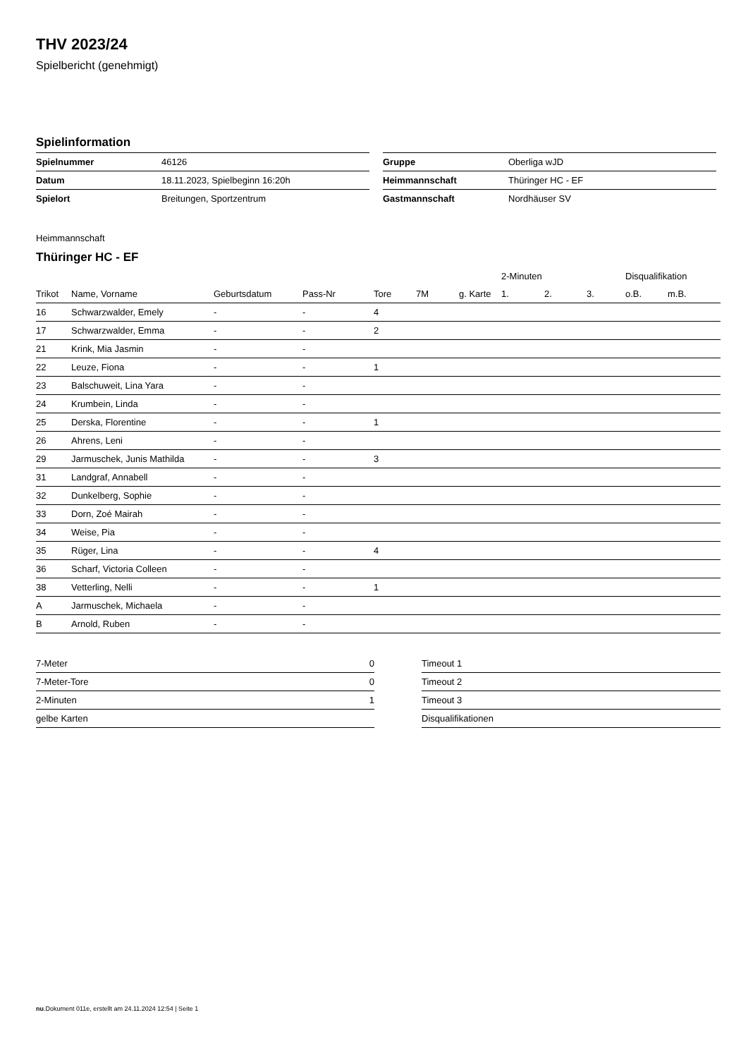THV 2023/24
Spielbericht (genehmigt)
Spielinformation
| Spielnummer | 46126 |
| Datum | 18.11.2023, Spielbeginn 16:20h |
| Spielort | Breitungen, Sportzentrum |
| Gruppe | Oberliga wJD |
| Heimmannschaft | Thüringer HC - EF |
| Gastmannschaft | Nordhäuser SV |
Heimmannschaft
Thüringer HC - EF
| | | | | | | | 2-Minuten | | | Disqualifikation | |
| --- | --- | --- | --- | --- | --- | --- | --- | --- | --- | --- | --- |
| Trikot | Name, Vorname | Geburtsdatum | Pass-Nr | Tore | 7M | g. Karte | 1. | 2. | 3. | o.B. | m.B. |
| 16 | Schwarzwalder, Emely | - | - | 4 | | | | | | | |
| 17 | Schwarzwalder, Emma | - | - | 2 | | | | | | | |
| 21 | Krink, Mia Jasmin | - | - | | | | | | | | |
| 22 | Leuze, Fiona | - | - | 1 | | | | | | | |
| 23 | Balschuweit, Lina Yara | - | - | | | | | | | | |
| 24 | Krumbein, Linda | - | - | | | | | | | | |
| 25 | Derska, Florentine | - | - | 1 | | | | | | | |
| 26 | Ahrens, Leni | - | - | | | | | | | | |
| 29 | Jarmuschek, Junis Mathilda | - | - | 3 | | | | | | | |
| 31 | Landgraf, Annabell | - | - | | | | | | | | |
| 32 | Dunkelberg, Sophie | - | - | | | | | | | | |
| 33 | Dorn, Zoé Mairah | - | - | | | | | | | | |
| 34 | Weise, Pia | - | - | | | | | | | | |
| 35 | Rüger, Lina | - | - | 4 | | | | | | | |
| 36 | Scharf, Victoria Colleen | - | - | | | | | | | | |
| 38 | Vetterling, Nelli | - | - | 1 | | | | | | | |
| A | Jarmuschek, Michaela | - | - | | | | | | | | |
| B | Arnold, Ruben | - | - | | | | | | | | |
| 7-Meter | 0 |
| 7-Meter-Tore | 0 |
| 2-Minuten | 1 |
| gelbe Karten | |
| Timeout 1 |
| Timeout 2 |
| Timeout 3 |
| Disqualifikationen |
nu.Dokument 011e, erstellt am 24.11.2024 12:54 | Seite 1